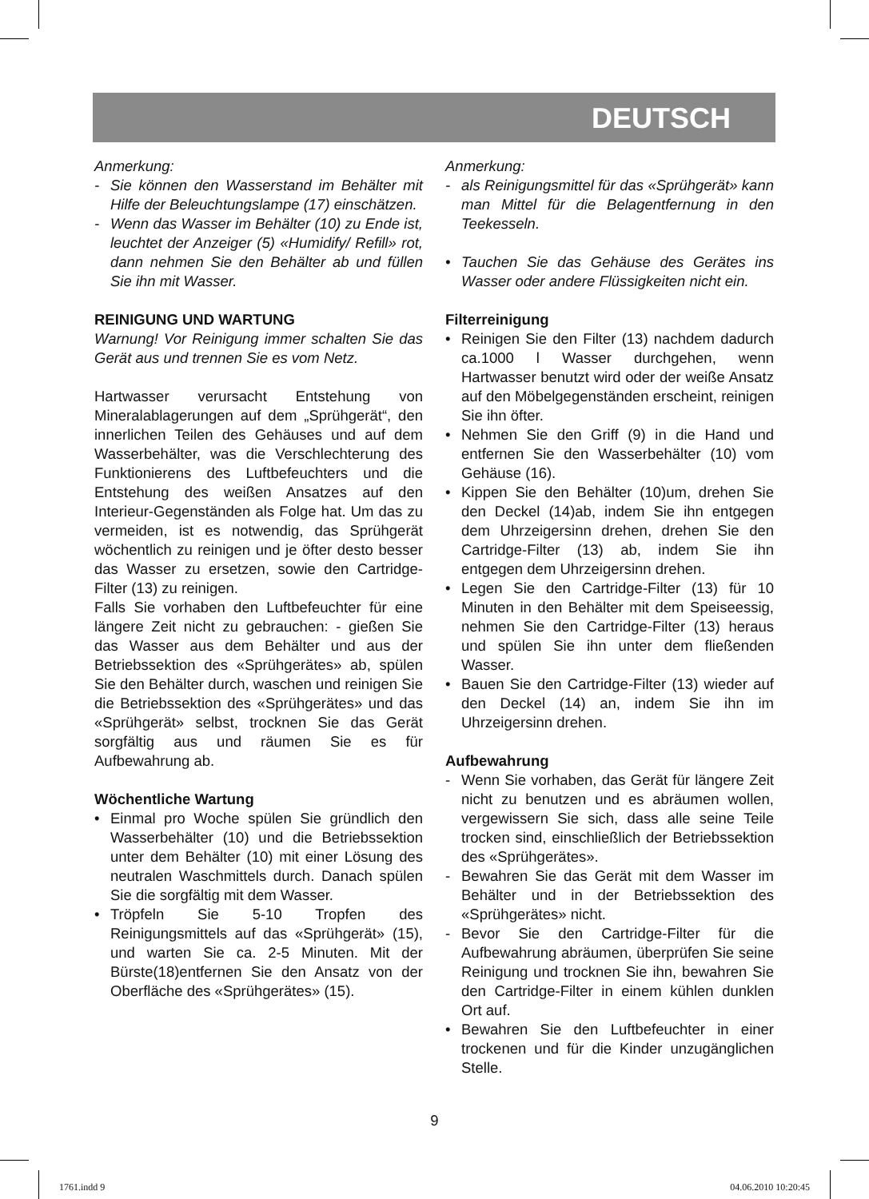DEUTSCH
Anmerkung:
- Sie können den Wasserstand im Behälter mit Hilfe der Beleuchtungslampe (17) einschätzen.
- Wenn das Wasser im Behälter (10) zu Ende ist, leuchtet der Anzeiger (5) «Humidify/ Refill» rot, dann nehmen Sie den Behälter ab und füllen Sie ihn mit Wasser.
REINIGUNG UND WARTUNG
Warnung! Vor Reinigung immer schalten Sie das Gerät aus und trennen Sie es vom Netz.
Hartwasser verursacht Entstehung von Mineralablagerungen auf dem „Sprühgerät“, den innerlichen Teilen des Gehäuses und auf dem Wasserbehälter, was die Verschlechterung des Funktionierens des Luftbefeuchters und die Entstehung des weißen Ansatzes auf den Interieur-Gegenständen als Folge hat. Um das zu vermeiden, ist es notwendig, das Sprühgerät wöchentlich zu reinigen und je öfter desto besser das Wasser zu ersetzen, sowie den Cartridge-Filter (13) zu reinigen.
Falls Sie vorhaben den Luftbefeuchter für eine längere Zeit nicht zu gebrauchen: - gießen Sie das Wasser aus dem Behälter und aus der Betriebssektion des «Sprühgerätes» ab, spülen Sie den Behälter durch, waschen und reinigen Sie die Betriebssektion des «Sprühgerätes» und das «Sprühgerät» selbst, trocknen Sie das Gerät sorgfältig aus und räumen Sie es für Aufbewahrung ab.
Wöchentliche Wartung
• Einmal pro Woche spülen Sie gründlich den Wasserbehälter (10) und die Betriebssektion unter dem Behälter (10) mit einer Lösung des neutralen Waschmittels durch. Danach spülen Sie die sorgfältig mit dem Wasser.
• Tröpfeln Sie 5-10 Tropfen des Reinigungsmittels auf das «Sprühgerät» (15), und warten Sie ca. 2-5 Minuten. Mit der Bürste(18)entfernen Sie den Ansatz von der Oberfläche des «Sprühgerätes» (15).
Anmerkung:
- als Reinigungsmittel für das «Sprühgerät» kann man Mittel für die Belagentfernung in den Teekesseln.
• Tauchen Sie das Gehäuse des Gerätes ins Wasser oder andere Flüssigkeiten nicht ein.
Filterreinigung
• Reinigen Sie den Filter (13) nachdem dadurch ca.1000 l Wasser durchgehen, wenn Hartwasser benutzt wird oder der weiße Ansatz auf den Möbelgegenständen erscheint, reinigen Sie ihn öfter.
• Nehmen Sie den Griff (9) in die Hand und entfernen Sie den Wasserbehälter (10) vom Gehäuse (16).
• Kippen Sie den Behälter (10)um, drehen Sie den Deckel (14)ab, indem Sie ihn entgegen dem Uhrzeigersinn drehen, drehen Sie den Cartridge-Filter (13) ab, indem Sie ihn entgegen dem Uhrzeigersinn drehen.
• Legen Sie den Cartridge-Filter (13) für 10 Minuten in den Behälter mit dem Speiseessig, nehmen Sie den Cartridge-Filter (13) heraus und spülen Sie ihn unter dem fließenden Wasser.
• Bauen Sie den Cartridge-Filter (13) wieder auf den Deckel (14) an, indem Sie ihn im Uhrzeigersinn drehen.
Aufbewahrung
- Wenn Sie vorhaben, das Gerät für längere Zeit nicht zu benutzen und es abräumen wollen, vergewissern Sie sich, dass alle seine Teile trocken sind, einschließlich der Betriebssektion des «Sprühgerätes».
- Bewahren Sie das Gerät mit dem Wasser im Behälter und in der Betriebssektion des «Sprühgerätes» nicht.
- Bevor Sie den Cartridge-Filter für die Aufbewahrung abräumen, überprüfen Sie seine Reinigung und trocknen Sie ihn, bewahren Sie den Cartridge-Filter in einem kühlen dunklen Ort auf.
• Bewahren Sie den Luftbefeuchter in einer trockenen und für die Kinder unzugänglichen Stelle.
9
1761.indd 9 04.06.2010 10:20:45